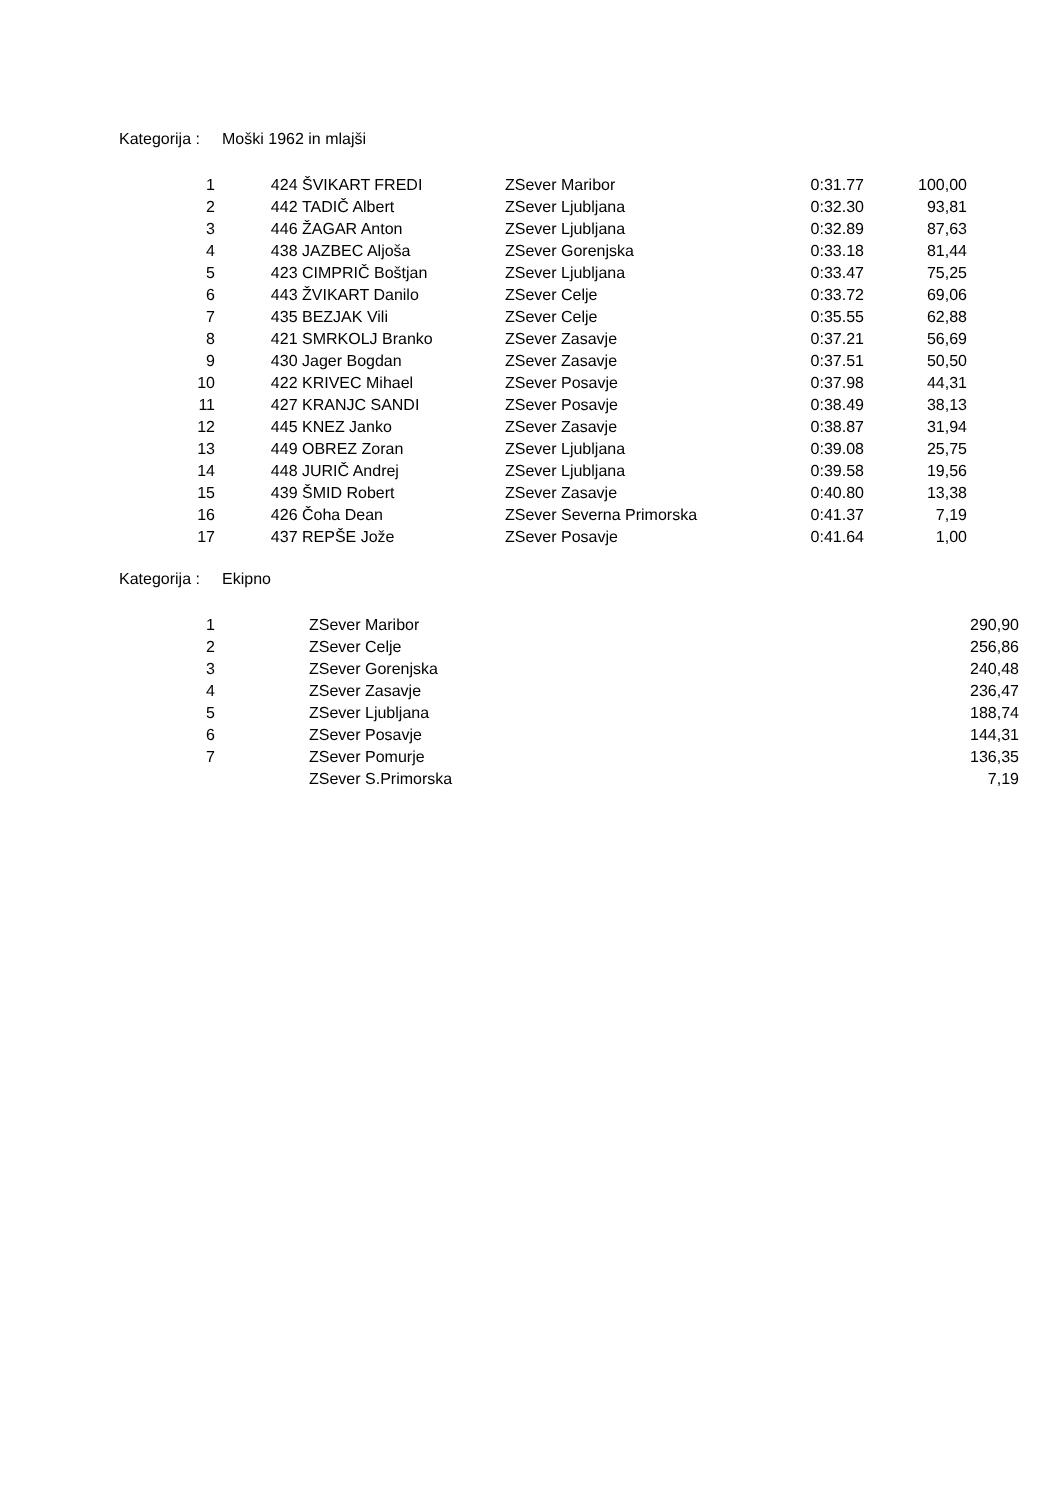Kategorija : Moški 1962 in mlajši
| 1 | 424 | ŠVIKART FREDI | ZSever Maribor | 0:31.77 | 100,00 |
| 2 | 442 | TADIČ Albert | ZSever Ljubljana | 0:32.30 | 93,81 |
| 3 | 446 | ŽAGAR Anton | ZSever Ljubljana | 0:32.89 | 87,63 |
| 4 | 438 | JAZBEC Aljoša | ZSever Gorenjska | 0:33.18 | 81,44 |
| 5 | 423 | CIMPRIČ Boštjan | ZSever Ljubljana | 0:33.47 | 75,25 |
| 6 | 443 | ŽVIKART Danilo | ZSever Celje | 0:33.72 | 69,06 |
| 7 | 435 | BEZJAK Vili | ZSever Celje | 0:35.55 | 62,88 |
| 8 | 421 | SMRKOLJ Branko | ZSever Zasavje | 0:37.21 | 56,69 |
| 9 | 430 | Jager Bogdan | ZSever Zasavje | 0:37.51 | 50,50 |
| 10 | 422 | KRIVEC Mihael | ZSever Posavje | 0:37.98 | 44,31 |
| 11 | 427 | KRANJC SANDI | ZSever Posavje | 0:38.49 | 38,13 |
| 12 | 445 | KNEZ Janko | ZSever Zasavje | 0:38.87 | 31,94 |
| 13 | 449 | OBREZ Zoran | ZSever Ljubljana | 0:39.08 | 25,75 |
| 14 | 448 | JURIČ Andrej | ZSever Ljubljana | 0:39.58 | 19,56 |
| 15 | 439 | ŠMID Robert | ZSever Zasavje | 0:40.80 | 13,38 |
| 16 | 426 | Čoha Dean | ZSever Severna Primorska | 0:41.37 | 7,19 |
| 17 | 437 | REPŠE Jože | ZSever Posavje | 0:41.64 | 1,00 |
Kategorija : Ekipno
| 1 | | ZSever Maribor | 290,90 |
| 2 | | ZSever Celje | 256,86 |
| 3 | | ZSever Gorenjska | 240,48 |
| 4 | | ZSever Zasavje | 236,47 |
| 5 | | ZSever Ljubljana | 188,74 |
| 6 | | ZSever Posavje | 144,31 |
| 7 | | ZSever Pomurje | 136,35 |
| | | ZSever S.Primorska | 7,19 |